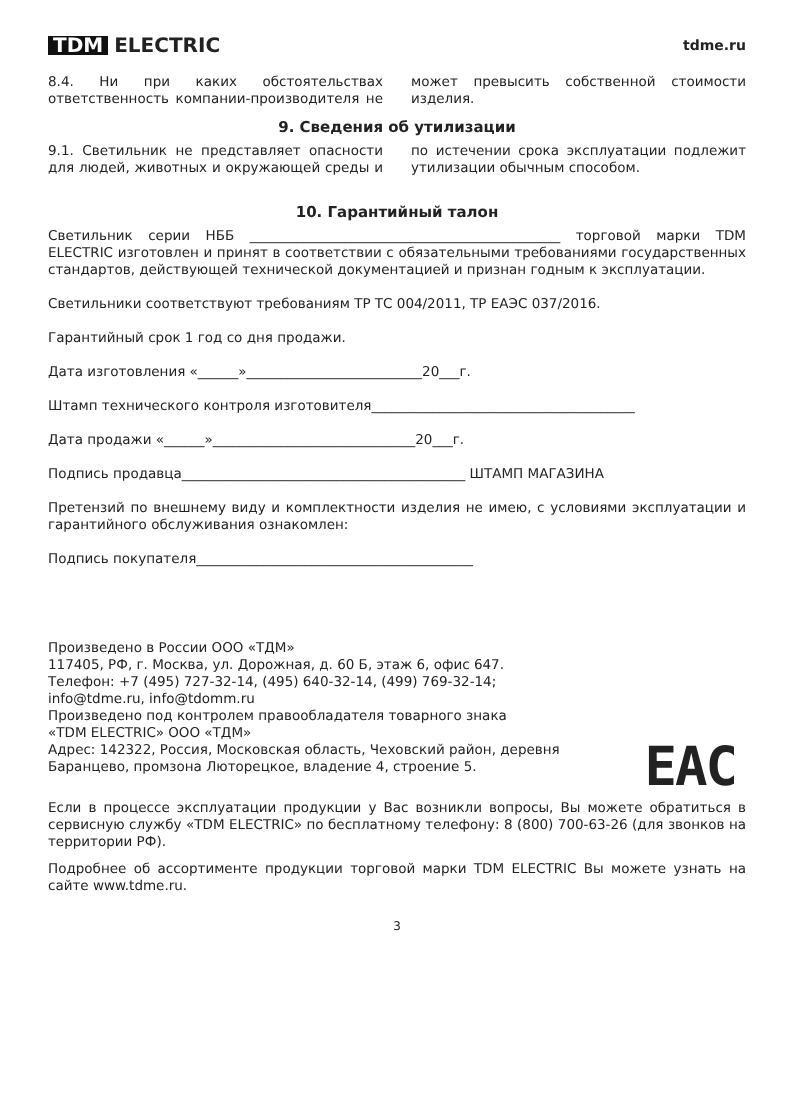TDM ELECTRIC
tdme.ru
8.4. Ни при каких обстоятельствах ответственность компании-производителя не может превысить собственной стоимости изделия.
9. Сведения об утилизации
9.1. Светильник не представляет опасности для людей, животных и окружающей среды и по истечении срока эксплуатации подлежит утилизации обычным способом.
10. Гарантийный талон
Светильник серии НББ ______________________________________________ торговой марки TDM ELECTRIC изготовлен и принят в соответствии с обязательными требованиями государственных стандартов, действующей технической документацией и признан годным к эксплуатации.
Светильники соответствуют требованиям ТР ТС 004/2011, ТР ЕАЭС 037/2016.
Гарантийный срок 1 год со дня продажи.
Дата изготовления «______»__________________________20___г.
Штамп технического контроля изготовителя_______________________________________
Дата продажи «______»______________________________20___г.
Подпись продавца__________________________________________ ШТАМП МАГАЗИНА
Претензий по внешнему виду и комплектности изделия не имею, с условиями эксплуатации и гарантийного обслуживания ознакомлен:
Подпись покупателя_________________________________________
Произведено в России ООО «ТДМ»
117405, РФ, г. Москва, ул. Дорожная, д. 60 Б, этаж 6, офис 647.
Телефон: +7 (495) 727-32-14, (495) 640-32-14, (499) 769-32-14;
info@tdme.ru, info@tdomm.ru
Произведено под контролем правообладателя товарного знака
«TDM ELECTRIC» ООО «ТДМ»
Адрес: 142322, Россия, Московская область, Чеховский район, деревня
Баранцево, промзона Люторецкое, владение 4, строение 5.
EAC
Если в процессе эксплуатации продукции у Вас возникли вопросы, Вы можете обратиться в сервисную службу «TDM ELECTRIC» по бесплатному телефону: 8 (800) 700-63-26 (для звонков на территории РФ).
Подробнее об ассортименте продукции торговой марки TDM ELECTRIC Вы можете узнать на сайте www.tdme.ru.
3